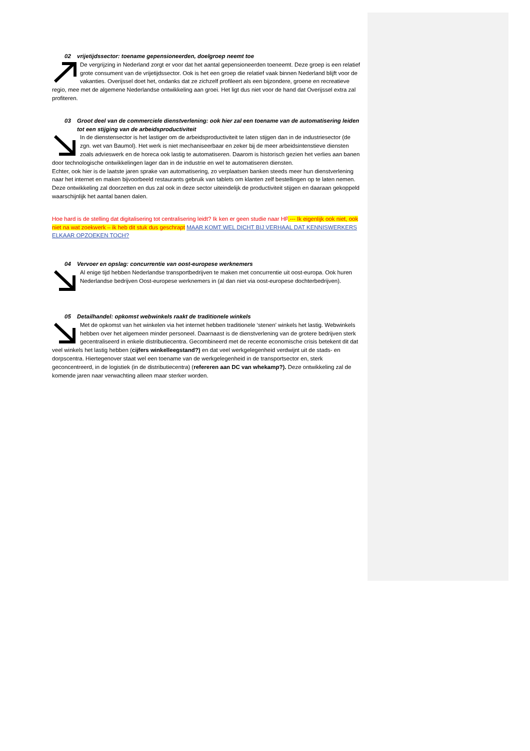02 vrijetijdssector: toename gepensioneerden, doelgroep neemt toe
De vergrijzing in Nederland zorgt er voor dat het aantal gepensioneerden toeneemt. Deze groep is een relatief grote consument van de vrijetijdssector. Ook is het een groep die relatief vaak binnen Nederland blijft voor de vakanties. Overijssel doet het, ondanks dat ze zichzelf profileert als een bijzondere, groene en recreatieve regio, mee met de algemene Nederlandse ontwikkeling aan groei. Het ligt dus niet voor de hand dat Overijssel extra zal profiteren.
03 Groot deel van de commerciele dienstverlening: ook hier zal een toename van de automatisering leiden
tot een stijging van de arbeidsproductiviteit
In de dienstensector is het lastiger om de arbeidsproductiviteit te laten stijgen dan in de industriesector (de zgn. wet van Baumol). Het werk is niet mechaniseerbaar en zeker bij de meer arbeidsintenstieve diensten zoals advieswerk en de horeca ook lastig te automatiseren. Daarom is historisch gezien het verlies aan banen door technologische ontwikkelingen lager dan in de industrie en wel te automatiseren diensten.
Echter, ook hier is de laatste jaren sprake van automatisering, zo verplaatsen banken steeds meer hun dienstverlening naar het internet en maken bijvoorbeeld restaurants gebruik van tablets om klanten zelf bestellingen op te laten nemen. Deze ontwikkeling zal doorzetten en dus zal ook in deze sector uiteindelijk de productiviteit stijgen en daaraan gekoppeld waarschijnlijk het aantal banen dalen.
Hoe hard is de stelling dat digitalisering tot centralisering leidt? Ik ken er geen studie naar HP.--- Ik eigenlijk ook niet, ook niet na wat zoekwerk – ik heb dit stuk dus geschrapt MAAR KOMT WEL DICHT BIJ VERHAAL DAT KENNISWERKERS ELKAAR OPZOEKEN TOCH?
04 Vervoer en opslag: concurrentie van oost-europese werknemers
Al enige tijd hebben Nederlandse transportbedrijven te maken met concurrentie uit oost-europa. Ook huren Nederlandse bedrijven Oost-europese werknemers in (al dan niet via oost-europese dochterbedrijven).
05 Detailhandel: opkomst webwinkels raakt de traditionele winkels
Met de opkomst van het winkelen via het internet hebben traditionele ‘stenen’ winkels het lastig. Webwinkels hebben over het algemeen minder personeel. Daarnaast is de dienstverlening van de grotere bedrijven sterk gecentraliseerd in enkele distributiecentra. Gecombineerd met de recente economische crisis betekent dit dat veel winkels het lastig hebben (cijfers winkelleegstand?) en dat veel werkgelegenheid verdwijnt uit de stads- en dorpscentra. Hiertegenover staat wel een toename van de werkgelegenheid in de transportsector en, sterk geconcentreerd, in de logistiek (in de distributiecentra) (refereren aan DC van whekamp?). Deze ontwikkeling zal de komende jaren naar verwachting alleen maar sterker worden.